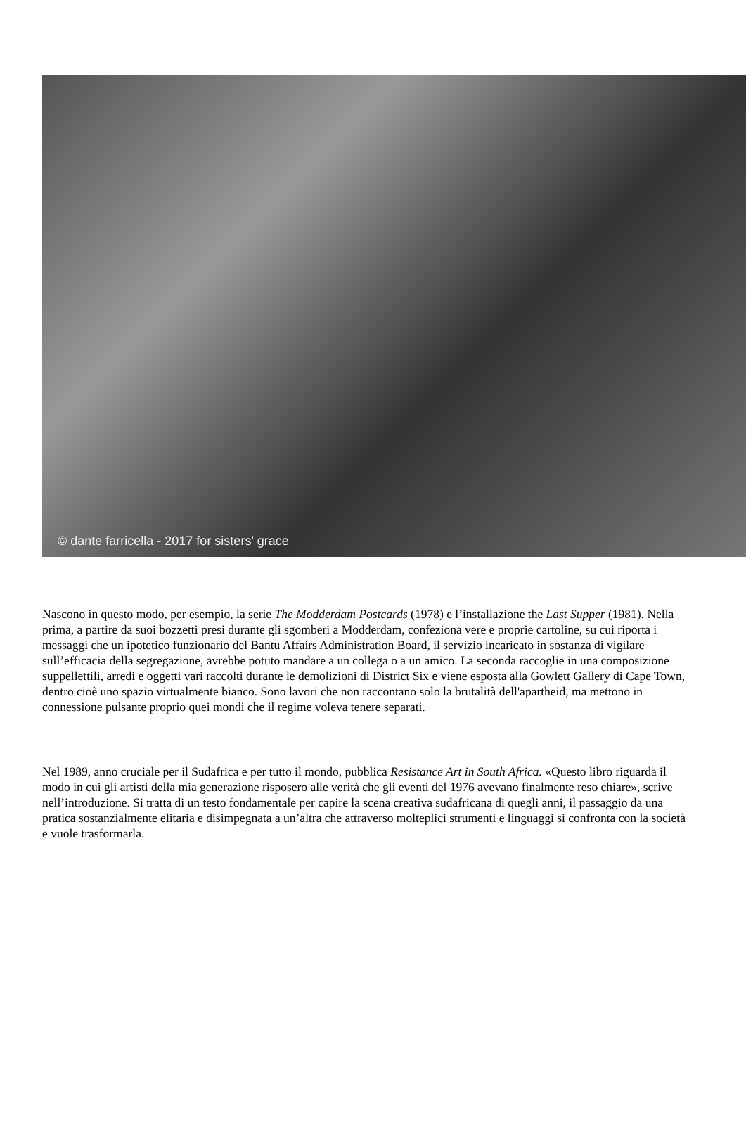© dante farricella - 2017 for sisters' grace
Nascono in questo modo, per esempio, la serie The Modderdam Postcards (1978) e l’installazione the Last Supper (1981). Nella prima, a partire da suoi bozzetti presi durante gli sgomberi a Modderdam, confeziona vere e proprie cartoline, su cui riporta i messaggi che un ipotetico funzionario del Bantu Affairs Administration Board, il servizio incaricato in sostanza di vigilare sull’efficacia della segregazione, avrebbe potuto mandare a un collega o a un amico. La seconda raccoglie in una composizione suppellettili, arredi e oggetti vari raccolti durante le demolizioni di District Six e viene esposta alla Gowlett Gallery di Cape Town, dentro cioè uno spazio virtualmente bianco. Sono lavori che non raccontano solo la brutalità dell'apartheid, ma mettono in connessione pulsante proprio quei mondi che il regime voleva tenere separati.
Nel 1989, anno cruciale per il Sudafrica e per tutto il mondo, pubblica Resistance Art in South Africa. «Questo libro riguarda il modo in cui gli artisti della mia generazione risposero alle verità che gli eventi del 1976 avevano finalmente reso chiare», scrive nell’introduzione. Si tratta di un testo fondamentale per capire la scena creativa sudafricana di quegli anni, il passaggio da una pratica sostanzialmente elitaria e disimpegnata a un’altra che attraverso molteplici strumenti e linguaggi si confronta con la società e vuole trasformarla.